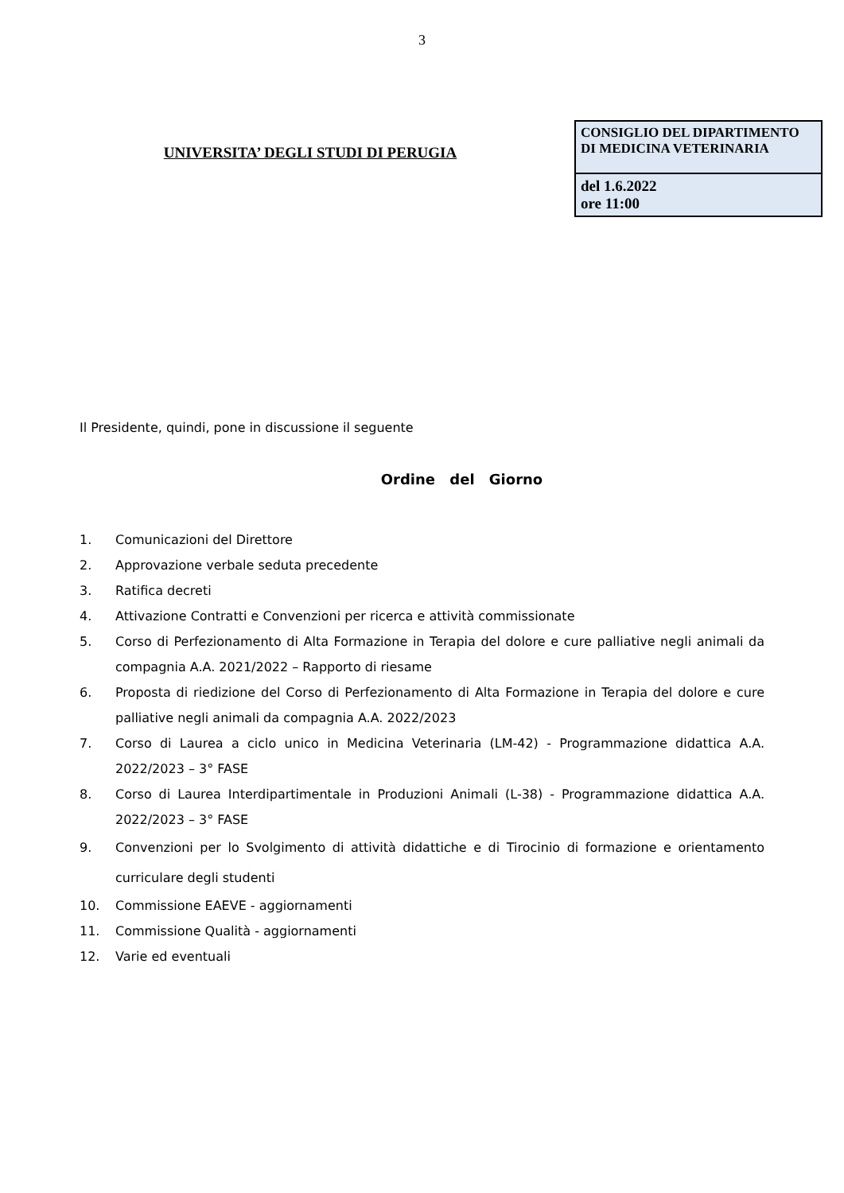3
UNIVERSITA’ DEGLI STUDI DI PERUGIA
CONSIGLIO DEL DIPARTIMENTO
DI MEDICINA VETERINARIA
del 1.6.2022
ore 11:00
Il Presidente, quindi, pone in discussione il seguente
Ordine del Giorno
1. Comunicazioni del Direttore
2. Approvazione verbale seduta precedente
3. Ratifica decreti
4. Attivazione Contratti e Convenzioni per ricerca e attività commissionate
5. Corso di Perfezionamento di Alta Formazione in Terapia del dolore e cure palliative negli animali da compagnia A.A. 2021/2022 – Rapporto di riesame
6. Proposta di riedizione del Corso di Perfezionamento di Alta Formazione in Terapia del dolore e cure palliative negli animali da compagnia A.A. 2022/2023
7. Corso di Laurea a ciclo unico in Medicina Veterinaria (LM-42) - Programmazione didattica A.A. 2022/2023 – 3° FASE
8. Corso di Laurea Interdipartimentale in Produzioni Animali (L-38) - Programmazione didattica A.A. 2022/2023 – 3° FASE
9. Convenzioni per lo Svolgimento di attività didattiche e di Tirocinio di formazione e orientamento curriculare degli studenti
10. Commissione EAEVE - aggiornamenti
11. Commissione Qualità - aggiornamenti
12. Varie ed eventuali